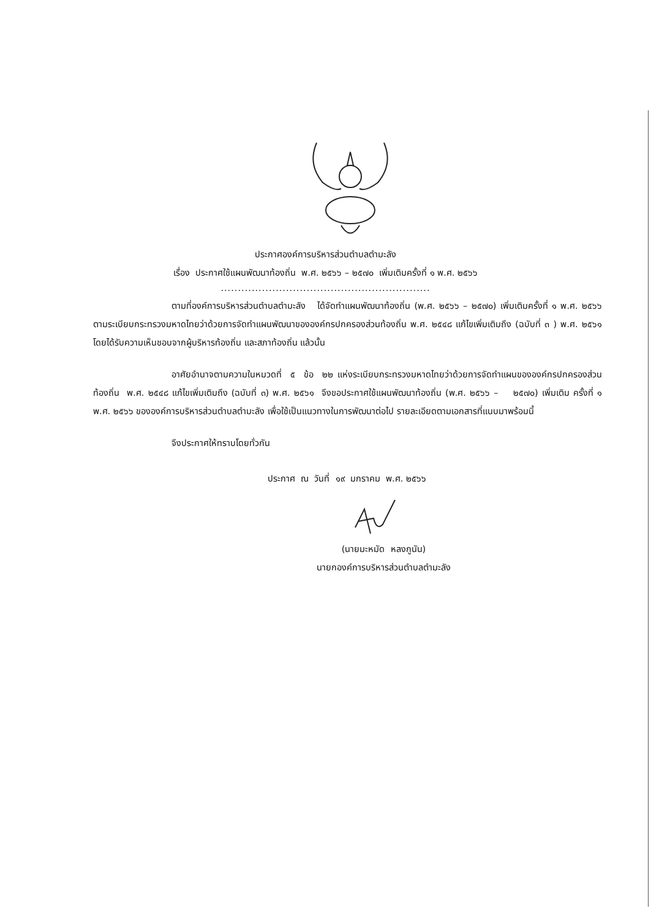ประกาศองค์การบริหารส่วนตำบลตำมะลัง
เรื่อง ประกาศใช้แผนพัฒนาท้องถิ่น พ.ศ. ๒๕๖๖ – ๒๕๗๐ เพิ่มเติมครั้งที่ ๑ พ.ศ. ๒๕๖๖
.............................................................
ตามที่องค์การบริหารส่วนตำบลตำมะลัง ได้จัดทำแผนพัฒนาท้องถิ่น (พ.ศ. ๒๕๖๖ – ๒๕๗๐) เพิ่มเติมครั้งที่ ๑ พ.ศ. ๒๕๖๖ ตามระเบียบกระทรวงมหาดไทยว่าด้วยการจัดทำแผนพัฒนาขององค์กรปกครองส่วนท้องถิ่น พ.ศ. ๒๕๔๘ แก้ไขเพิ่มเติมถึง (ฉบับที่ ๓ ) พ.ศ. ๒๕๖๑ โดยได้รับความเห็นชอบจากผู้บริหารท้องถิ่น และสภาท้องถิ่น แล้วนั้น
อาศัยอำนาจตามความในหมวดที่ ๕ ข้อ ๒๒ แห่งระเบียบกระทรวงมหาดไทยว่าด้วยการจัดทำแผนขององค์กรปกครองส่วนท้องถิ่น พ.ศ. ๒๕๔๘ แก้ไขเพิ่มเติมถึง (ฉบับที่ ๓) พ.ศ. ๒๕๖๑ จึงขอประกาศใช้แผนพัฒนาท้องถิ่น (พ.ศ. ๒๕๖๖ – ๒๕๗๐) เพิ่มเติม ครั้งที่ ๑ พ.ศ. ๒๕๖๖ ขององค์การบริหารส่วนตำบลตำมะลัง เพื่อใช้เป็นแนวทางในการพัฒนาต่อไป รายละเอียดตามเอกสารที่แนบมาพร้อมนี้
จึงประกาศให้ทราบโดยทั่วกัน
ประกาศ ณ วันที่ ๑๙ มกราคม พ.ศ. ๒๕๖๖
(นายมะหมัด หลงกูนัน)
นายกองค์การบริหารส่วนตำบลตำมะลัง